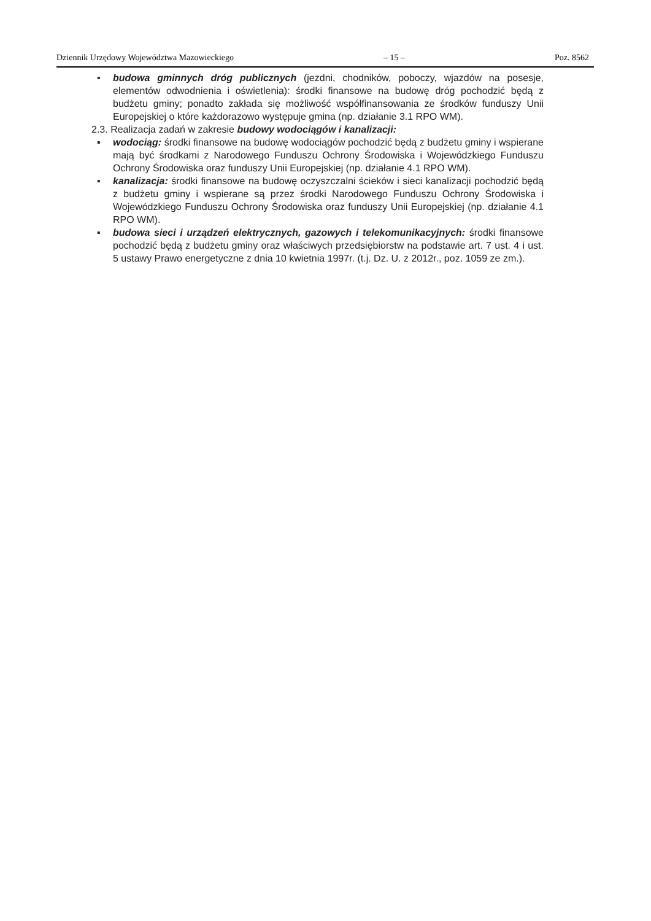Dziennik Urzędowy Województwa Mazowieckiego – 15 – Poz. 8562
▪ budowa gminnych dróg publicznych (jezdni, chodników, poboczy, wjazdów na posesje, elementów odwodnienia i oświetlenia): środki finansowe na budowę dróg pochodzić będą z budżetu gminy; ponadto zakłada się możliwość współfinansowania ze środków funduszy Unii Europejskiej o które każdorazowo występuje gmina (np. działanie 3.1 RPO WM).
2.3. Realizacja zadań w zakresie budowy wodociągów i kanalizacji:
▪ wodociąg: środki finansowe na budowę wodociągów pochodzić będą z budżetu gminy i wspierane mają być środkami z Narodowego Funduszu Ochrony Środowiska i Wojewódzkiego Funduszu Ochrony Środowiska oraz funduszy Unii Europejskiej (np. działanie 4.1 RPO WM).
▪ kanalizacja: środki finansowe na budowę oczyszczalni ścieków i sieci kanalizacji pochodzić będą z budżetu gminy i wspierane są przez środki Narodowego Funduszu Ochrony Środowiska i Wojewódzkiego Funduszu Ochrony Środowiska oraz funduszy Unii Europejskiej (np. działanie 4.1 RPO WM).
▪ budowa sieci i urządzeń elektrycznych, gazowych i telekomunikacyjnych: środki finansowe pochodzić będą z budżetu gminy oraz właściwych przedsiębiorstw na podstawie art. 7 ust. 4 i ust. 5 ustawy Prawo energetyczne z dnia 10 kwietnia 1997r. (t.j. Dz. U. z 2012r., poz. 1059 ze zm.).